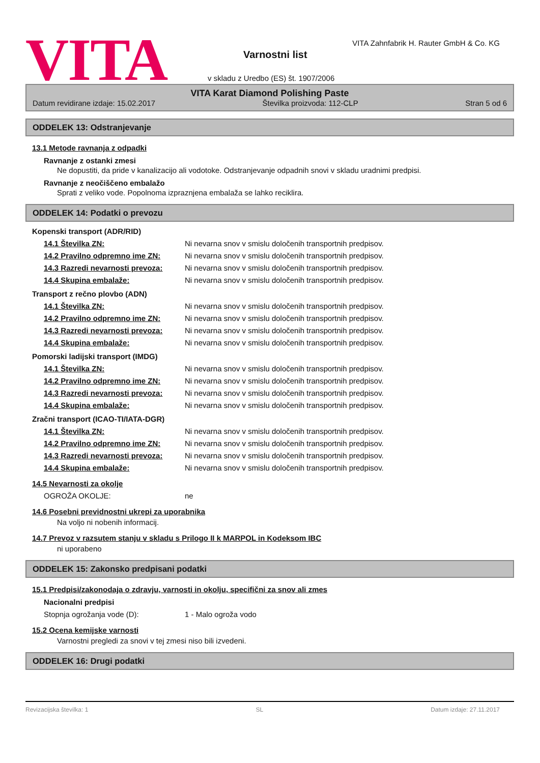VITA
VITA Zahnfabrik H. Rauter GmbH & Co. KG
Varnostni list
v skladu z Uredbo (ES) št. 1907/2006
VITA Karat Diamond Polishing Paste
Datum revidirane izdaje: 15.02.2017 Številka proizvoda: 112-CLP Stran 5 od 6
ODDELEK 13: Odstranjevanje
13.1 Metode ravnanja z odpadki
Ravnanje z ostanki zmesi
Ne dopustiti, da pride v kanalizacijo ali vodotoke. Odstranjevanje odpadnih snovi v skladu uradnimi predpisi.
Ravnanje z neočiščeno embalažo
Sprati z veliko vode. Popolnoma izpraznjena embalaža se lahko reciklira.
ODDELEK 14: Podatki o prevozu
Kopenski transport (ADR/RID)
14.1 Številka ZN: Ni nevarna snov v smislu določenih transportnih predpisov.
14.2 Pravilno odpremno ime ZN: Ni nevarna snov v smislu določenih transportnih predpisov.
14.3 Razredi nevarnosti prevoza: Ni nevarna snov v smislu določenih transportnih predpisov.
14.4 Skupina embalaže: Ni nevarna snov v smislu določenih transportnih predpisov.
Transport z rečno plovbo (ADN)
14.1 Številka ZN: Ni nevarna snov v smislu določenih transportnih predpisov.
14.2 Pravilno odpremno ime ZN: Ni nevarna snov v smislu določenih transportnih predpisov.
14.3 Razredi nevarnosti prevoza: Ni nevarna snov v smislu določenih transportnih predpisov.
14.4 Skupina embalaže: Ni nevarna snov v smislu določenih transportnih predpisov.
Pomorski ladijski transport (IMDG)
14.1 Številka ZN: Ni nevarna snov v smislu določenih transportnih predpisov.
14.2 Pravilno odpremno ime ZN: Ni nevarna snov v smislu določenih transportnih predpisov.
14.3 Razredi nevarnosti prevoza: Ni nevarna snov v smislu določenih transportnih predpisov.
14.4 Skupina embalaže: Ni nevarna snov v smislu določenih transportnih predpisov.
Zračni transport (ICAO-TI/IATA-DGR)
14.1 Številka ZN: Ni nevarna snov v smislu določenih transportnih predpisov.
14.2 Pravilno odpremno ime ZN: Ni nevarna snov v smislu določenih transportnih predpisov.
14.3 Razredi nevarnosti prevoza: Ni nevarna snov v smislu določenih transportnih predpisov.
14.4 Skupina embalaže: Ni nevarna snov v smislu določenih transportnih predpisov.
14.5 Nevarnosti za okolje
OGROŽA OKOLJE: ne
14.6 Posebni previdnostni ukrepi za uporabnika
Na voljo ni nobenih informacij.
14.7 Prevoz v razsutem stanju v skladu s Prilogo II k MARPOL in Kodeksom IBC
ni uporabeno
ODDELEK 15: Zakonsko predpisani podatki
15.1 Predpisi/zakonodaja o zdravju, varnosti in okolju, specifični za snov ali zmes
Nacionalni predpisi
Stopnja ogrožanja vode (D): 1 - Malo ogroža vodo
15.2 Ocena kemijske varnosti
Varnostni pregledi za snovi v tej zmesi niso bili izvedeni.
ODDELEK 16: Drugi podatki
Revizacijska številka: 1 SL Datum izdaje: 27.11.2017